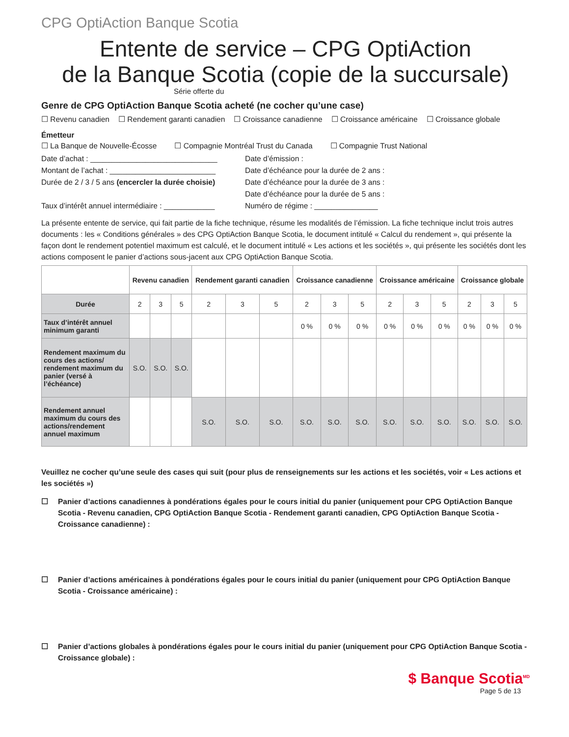CPG OptiAction Banque Scotia
Entente de service – CPG OptiAction
de la Banque Scotia (copie de la succursale)
Série offerte du
Genre de CPG OptiAction Banque Scotia acheté (ne cocher qu’une case)
☐ Revenu canadien ☐ Rendement garanti canadien ☐ Croissance canadienne ☐ Croissance américaine ☐ Croissance globale
Émetteur
☐ La Banque de Nouvelle-Écosse ☐ Compagnie Montréal Trust du Canada ☐ Compagnie Trust National
Date d’achat : ______________________________
Date d’émission :
Montant de l’achat : _________________________
Date d’échéance pour la durée de 2 ans :
Durée de 2 / 3 / 5 ans (encercler la durée choisie)
Date d’échéance pour la durée de 3 ans :
Date d’échéance pour la durée de 5 ans :
Taux d’intérêt annuel intermédiaire : ____________
Numéro de régime : _______________
La présente entente de service, qui fait partie de la fiche technique, résume les modalités de l’émission. La fiche technique inclut trois autres documents : les « Conditions générales » des CPG OptiAction Banque Scotia, le document intitulé « Calcul du rendement », qui présente la façon dont le rendement potentiel maximum est calculé, et le document intitulé « Les actions et les sociétés », qui présente les sociétés dont les actions composent le panier d’actions sous-jacent aux CPG OptiAction Banque Scotia.
| | Revenu canadien | | | Rendement garanti canadien | | | Croissance canadienne | | | Croissance américaine | | | Croissance globale | | |
| --- | --- | --- | --- | --- | --- | --- | --- | --- | --- | --- | --- | --- | --- | --- | --- |
| Durée | 2 | 3 | 5 | 2 | 3 | 5 | 2 | 3 | 5 | 2 | 3 | 5 | 2 | 3 | 5 |
| Taux d’intérêt annuel minimum garanti | | | | | | | 0 % | 0 % | 0 % | 0 % | 0 % | 0 % | 0 % | 0 % | 0 % |
| Rendement maximum du cours des actions/ rendement maximum du panier (versé à l’échéance) | S.O. | S.O. | S.O. | | | | | | | | | | | | |
| Rendement annuel maximum du cours des actions/rendement annuel maximum | | | | S.O. | S.O. | S.O. | S.O. | S.O. | S.O. | S.O. | S.O. | S.O. | S.O. | S.O. | S.O. |
Veuillez ne cocher qu’une seule des cases qui suit (pour plus de renseignements sur les actions et les sociétés, voir « Les actions et les sociétés »)
☐ Panier d’actions canadiennes à pondérations égales pour le cours initial du panier (uniquement pour CPG OptiAction Banque Scotia - Revenu canadien, CPG OptiAction Banque Scotia - Rendement garanti canadien, CPG OptiAction Banque Scotia - Croissance canadienne) :
☐ Panier d’actions américaines à pondérations égales pour le cours initial du panier (uniquement pour CPG OptiAction Banque Scotia - Croissance américaine) :
☐ Panier d’actions globales à pondérations égales pour le cours initial du panier (uniquement pour CPG OptiAction Banque Scotia - Croissance globale) :
$ Banque Scotia<sup>MD</sup>
Page 5 de 13